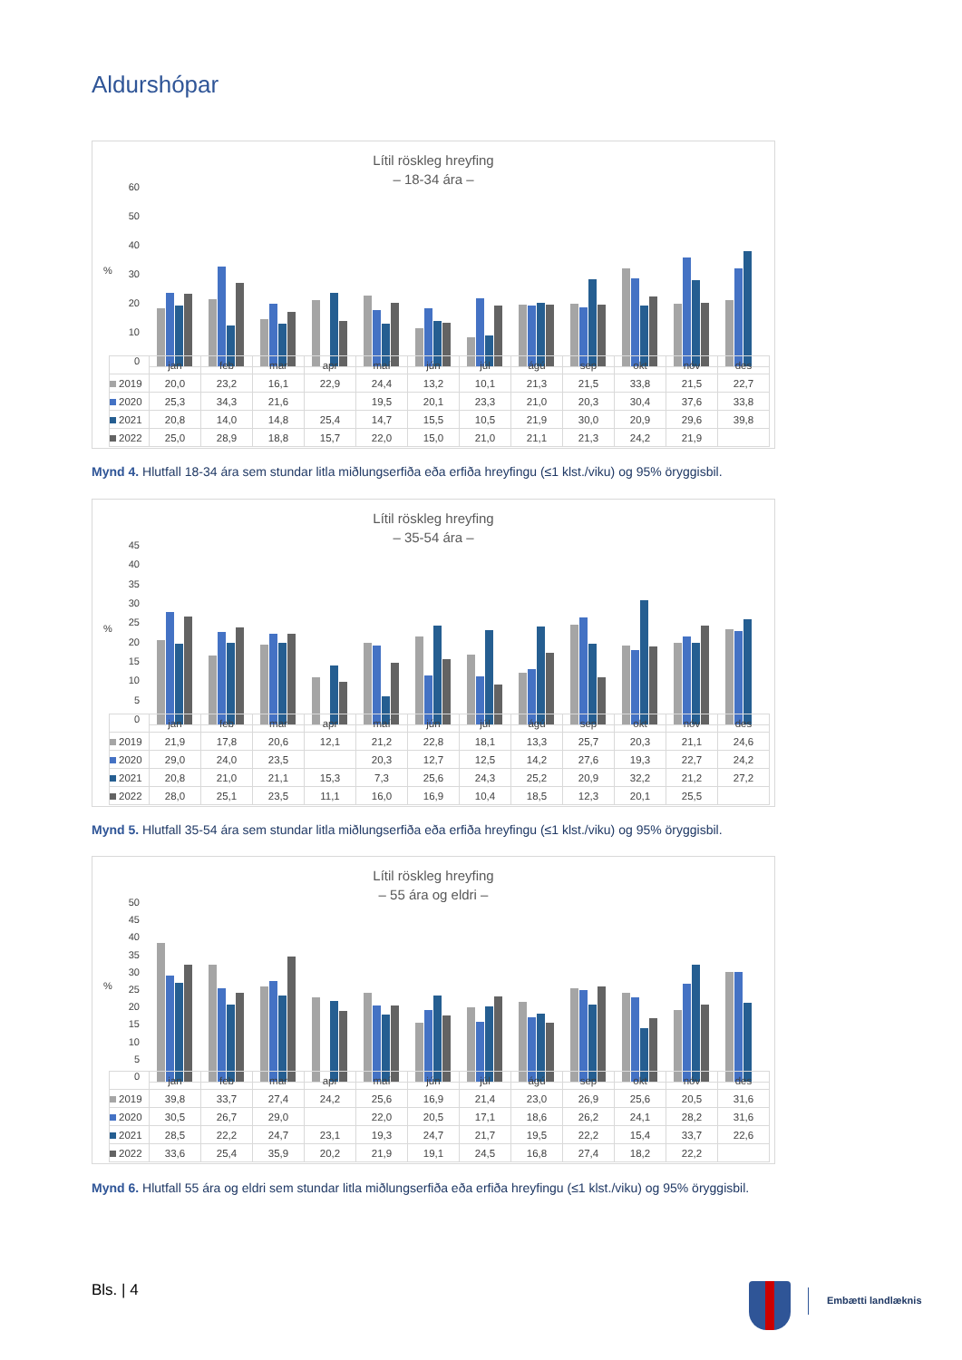Aldurshópar
Lítil röskleg hreyfing
– 18-34 ára –
60
50
40
30
20
10
0
%
| | jan | feb | mar | apr | maí | jún | júl | ágú | sep | okt | nóv | des |
| --- | --- | --- | --- | --- | --- | --- | --- | --- | --- | --- | --- | --- |
| 2019 | 20,0 | 23,2 | 16,1 | 22,9 | 24,4 | 13,2 | 10,1 | 21,3 | 21,5 | 33,8 | 21,5 | 22,7 |
| 2020 | 25,3 | 34,3 | 21,6 | | 19,5 | 20,1 | 23,3 | 21,0 | 20,3 | 30,4 | 37,6 | 33,8 |
| 2021 | 20,8 | 14,0 | 14,8 | 25,4 | 14,7 | 15,5 | 10,5 | 21,9 | 30,0 | 20,9 | 29,6 | 39,8 |
| 2022 | 25,0 | 28,9 | 18,8 | 15,7 | 22,0 | 15,0 | 21,0 | 21,1 | 21,3 | 24,2 | 21,9 | |
Mynd 4. Hlutfall 18-34 ára sem stundar litla miðlungserfiða eða erfiða hreyfingu (≤1 klst./viku) og 95% öryggisbil.
Lítil röskleg hreyfing
– 35-54 ára –
45
40
35
30
25
20
15
10
5
0
%
| | jan | feb | mar | apr | maí | jún | júl | ágú | sep | okt | nóv | des |
| --- | --- | --- | --- | --- | --- | --- | --- | --- | --- | --- | --- | --- |
| 2019 | 21,9 | 17,8 | 20,6 | 12,1 | 21,2 | 22,8 | 18,1 | 13,3 | 25,7 | 20,3 | 21,1 | 24,6 |
| 2020 | 29,0 | 24,0 | 23,5 | | 20,3 | 12,7 | 12,5 | 14,2 | 27,6 | 19,3 | 22,7 | 24,2 |
| 2021 | 20,8 | 21,0 | 21,1 | 15,3 | 7,3 | 25,6 | 24,3 | 25,2 | 20,9 | 32,2 | 21,2 | 27,2 |
| 2022 | 28,0 | 25,1 | 23,5 | 11,1 | 16,0 | 16,9 | 10,4 | 18,5 | 12,3 | 20,1 | 25,5 | |
Mynd 5. Hlutfall 35-54 ára sem stundar litla miðlungserfiða eða erfiða hreyfingu (≤1 klst./viku) og 95% öryggisbil.
Lítil röskleg hreyfing
– 55 ára og eldri –
50
45
40
35
30
25
20
15
10
5
0
%
| | jan | feb | mar | apr | maí | jún | júl | ágú | sep | okt | nóv | des |
| --- | --- | --- | --- | --- | --- | --- | --- | --- | --- | --- | --- | --- |
| 2019 | 39,8 | 33,7 | 27,4 | 24,2 | 25,6 | 16,9 | 21,4 | 23,0 | 26,9 | 25,6 | 20,5 | 31,6 |
| 2020 | 30,5 | 26,7 | 29,0 | | 22,0 | 20,5 | 17,1 | 18,6 | 26,2 | 24,1 | 28,2 | 31,6 |
| 2021 | 28,5 | 22,2 | 24,7 | 23,1 | 19,3 | 24,7 | 21,7 | 19,5 | 22,2 | 15,4 | 33,7 | 22,6 |
| 2022 | 33,6 | 25,4 | 35,9 | 20,2 | 21,9 | 19,1 | 24,5 | 16,8 | 27,4 | 18,2 | 22,2 | |
Mynd 6. Hlutfall 55 ára og eldri sem stundar litla miðlungserfiða eða erfiða hreyfingu (≤1 klst./viku) og 95% öryggisbil.
Bls. | 4
Embætti landlæknis